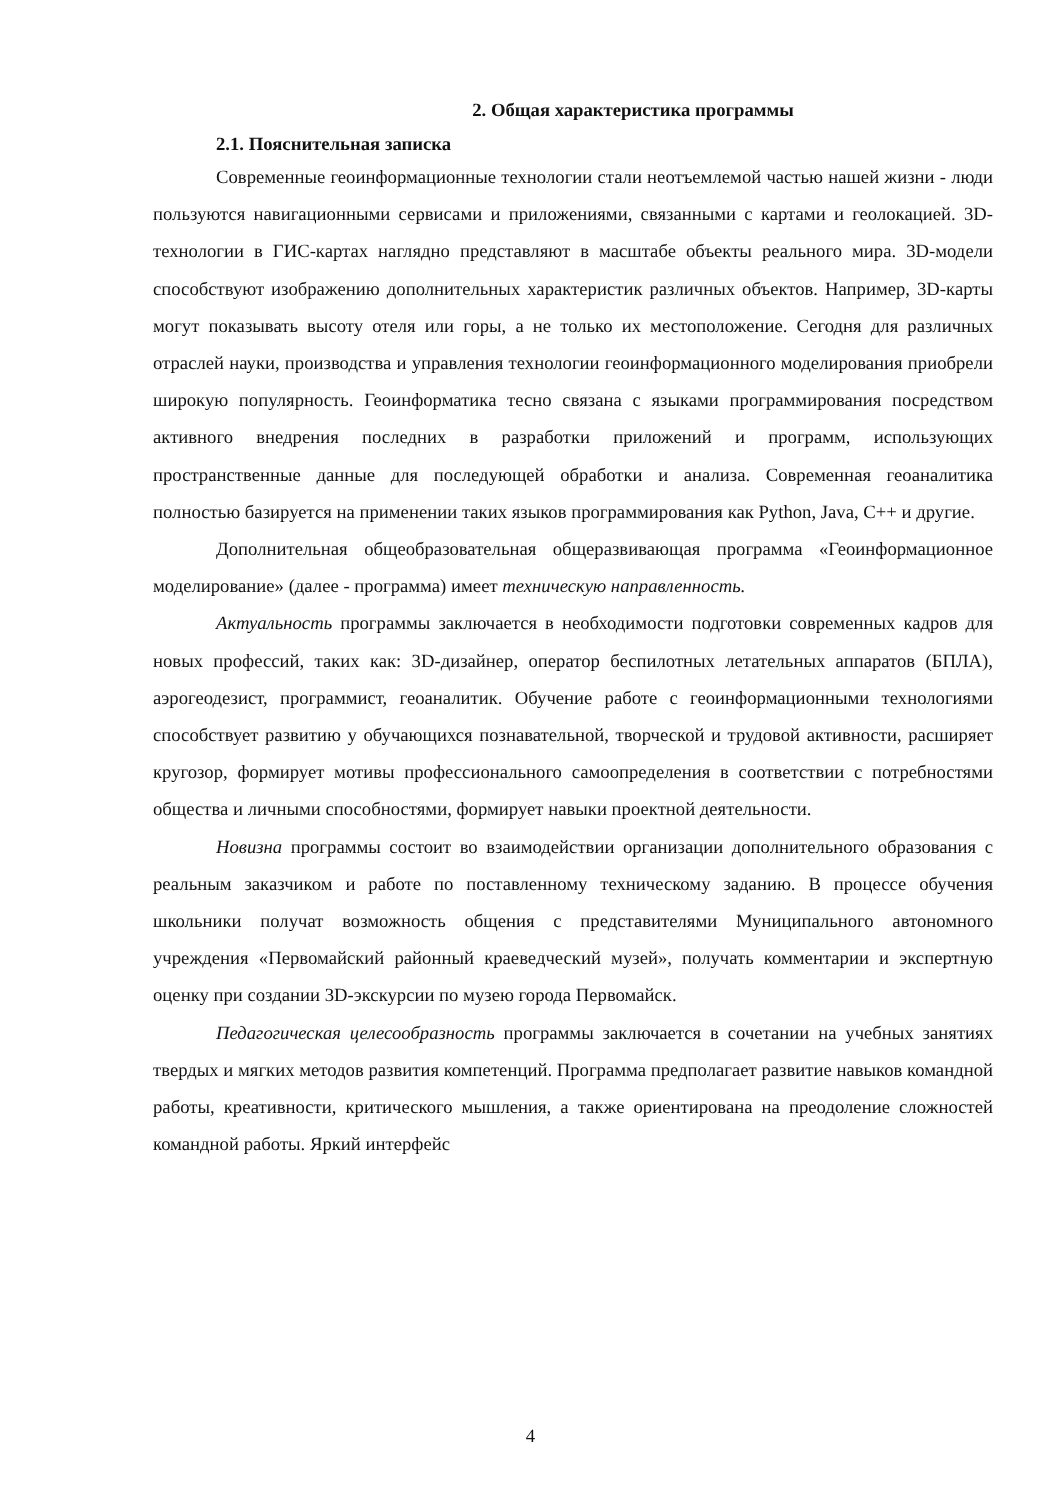2. Общая характеристика программы
2.1. Пояснительная записка
Современные геоинформационные технологии стали неотъемлемой частью нашей жизни - люди пользуются навигационными сервисами и приложениями, связанными с картами и геолокацией. 3D-технологии в ГИС-картах наглядно представляют в масштабе объекты реального мира. 3D-модели способствуют изображению дополнительных характеристик различных объектов. Например, 3D-карты могут показывать высоту отеля или горы, а не только их местоположение. Сегодня для различных отраслей науки, производства и управления технологии геоинформационного моделирования приобрели широкую популярность. Геоинформатика тесно связана с языками программирования посредством активного внедрения последних в разработки приложений и программ, использующих пространственные данные для последующей обработки и анализа. Современная геоаналитика полностью базируется на применении таких языков программирования как Python, Java, C++ и другие.
Дополнительная общеобразовательная общеразвивающая программа «Геоинформационное моделирование» (далее - программа) имеет техническую направленность.
Актуальность программы заключается в необходимости подготовки современных кадров для новых профессий, таких как: 3D-дизайнер, оператор беспилотных летательных аппаратов (БПЛА), аэрогеодезист, программист, геоаналитик. Обучение работе с геоинформационными технологиями способствует развитию у обучающихся познавательной, творческой и трудовой активности, расширяет кругозор, формирует мотивы профессионального самоопределения в соответствии с потребностями общества и личными способностями, формирует навыки проектной деятельности.
Новизна программы состоит во взаимодействии организации дополнительного образования с реальным заказчиком и работе по поставленному техническому заданию. В процессе обучения школьники получат возможность общения с представителями Муниципального автономного учреждения «Первомайский районный краеведческий музей», получать комментарии и экспертную оценку при создании 3D-экскурсии по музею города Первомайск.
Педагогическая целесообразность программы заключается в сочетании на учебных занятиях твердых и мягких методов развития компетенций. Программа предполагает развитие навыков командной работы, креативности, критического мышления, а также ориентирована на преодоление сложностей командной работы. Яркий интерфейс
4